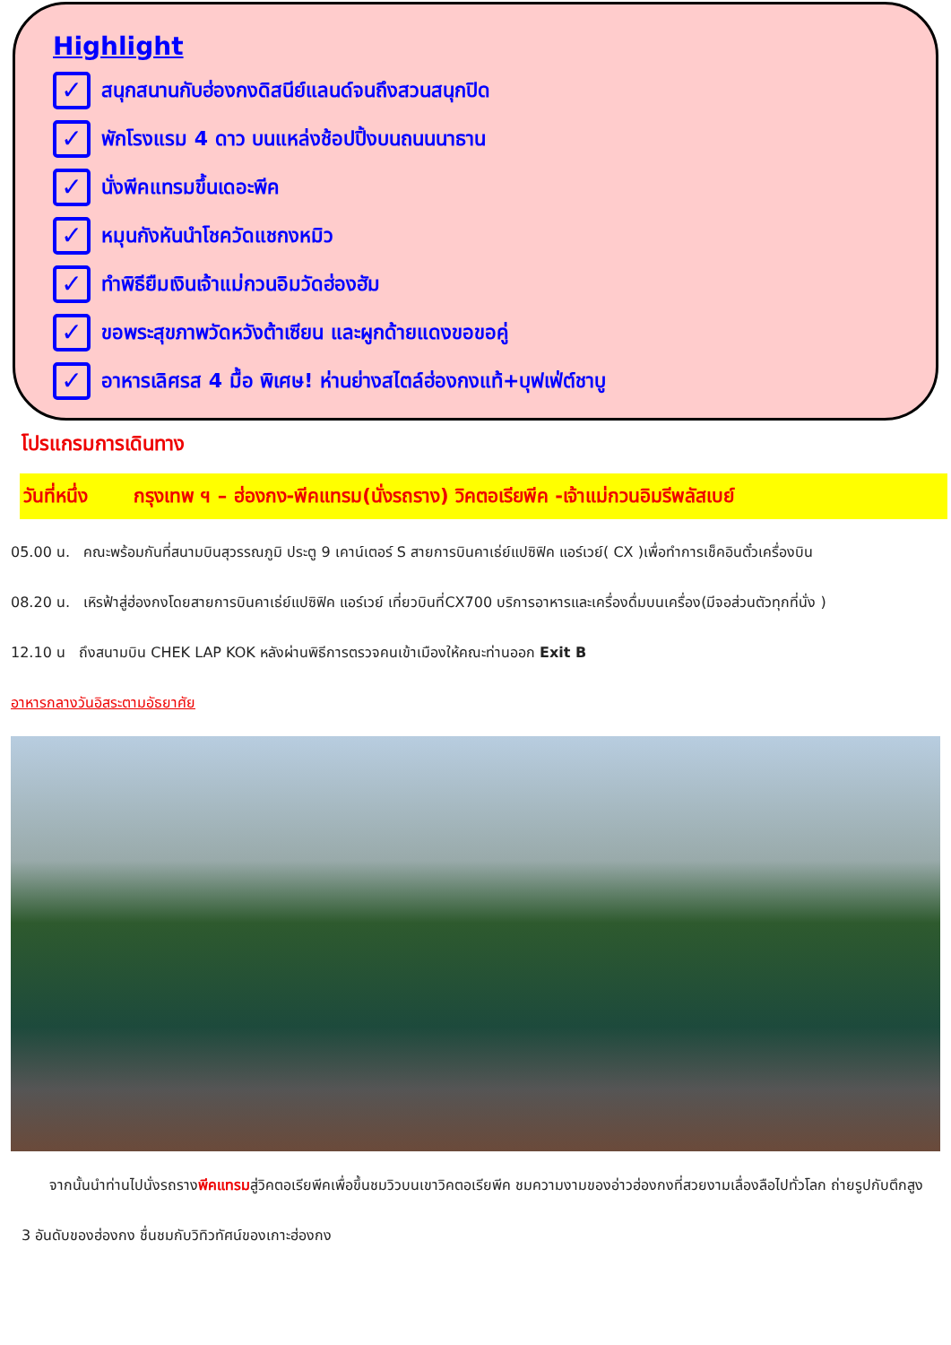Highlight
✓ สนุกสนานกับฮ่องกงดิสนีย์แลนด์จนถึงสวนสนุกปิด
✓ พักโรงแรม 4 ดาว บนแหล่งช้อปปิ้งบนถนนนาธาน
✓ นั่งพีคแทรมขึ้นเดอะพีค
✓ หมุนกังหันนำโชควัดแชกงหมิว
✓ ทำพิธียืมเงินเจ้าแม่กวนอิมวัดฮ่องฮัม
✓ ขอพระสุขภาพวัดหวังต้าเซียน และผูกด้ายแดงขอขอคู่
✓ อาหารเลิศรส 4 มื้อ พิเศษ! ห่านย่างสไตล์ฮ่องกงแท้+บุฟเฟ่ต์ชาบู
โปรแกรมการเดินทาง
วันที่หนึ่ง กรุงเทพ ฯ – ฮ่องกง-พีคแทรม(นั่งรถราง) วิคตอเรียพีค -เจ้าแม่กวนอิมรีพลัสเบย์
05.00 น. คณะพร้อมกันที่สนามบินสุวรรณภูมิ ประตู 9 เคาน์เตอร์ S สายการบินคาเธ่ย์แปซิฟิค แอร์เวย์( CX )เพื่อทำการเช็คอินตั๋วเครื่องบิน
08.20 น. เหิรฟ้าสู่ฮ่องกงโดยสายการบินคาเธ่ย์แปซิฟิค แอร์เวย์ เที่ยวบินที่CX700 บริการอาหารและเครื่องดื่มบนเครื่อง(มีจอส่วนตัวทุกที่นั่ง )
12.10 น ถึงสนามบิน CHEK LAP KOK หลังผ่านพิธีการตรวจคนเข้าเมืองให้คณะท่านออก Exit B
อาหารกลางวันอิสระตามอัธยาศัย
จากนั้นนำท่านไปนั่งรถรางพีคแทรมสู่วิคตอเรียพีคเพื่อขึ้นชมวิวบนเขาวิคตอเรียพีค ชมความงามของอ่าวฮ่องกงที่สวยงามเลื่องลือไปทั่วโลก ถ่ายรูปกับตึกสูง 3 อันดับของฮ่องกง ชื่นชมกับวิทิวทัศน์ของเกาะฮ่องกง